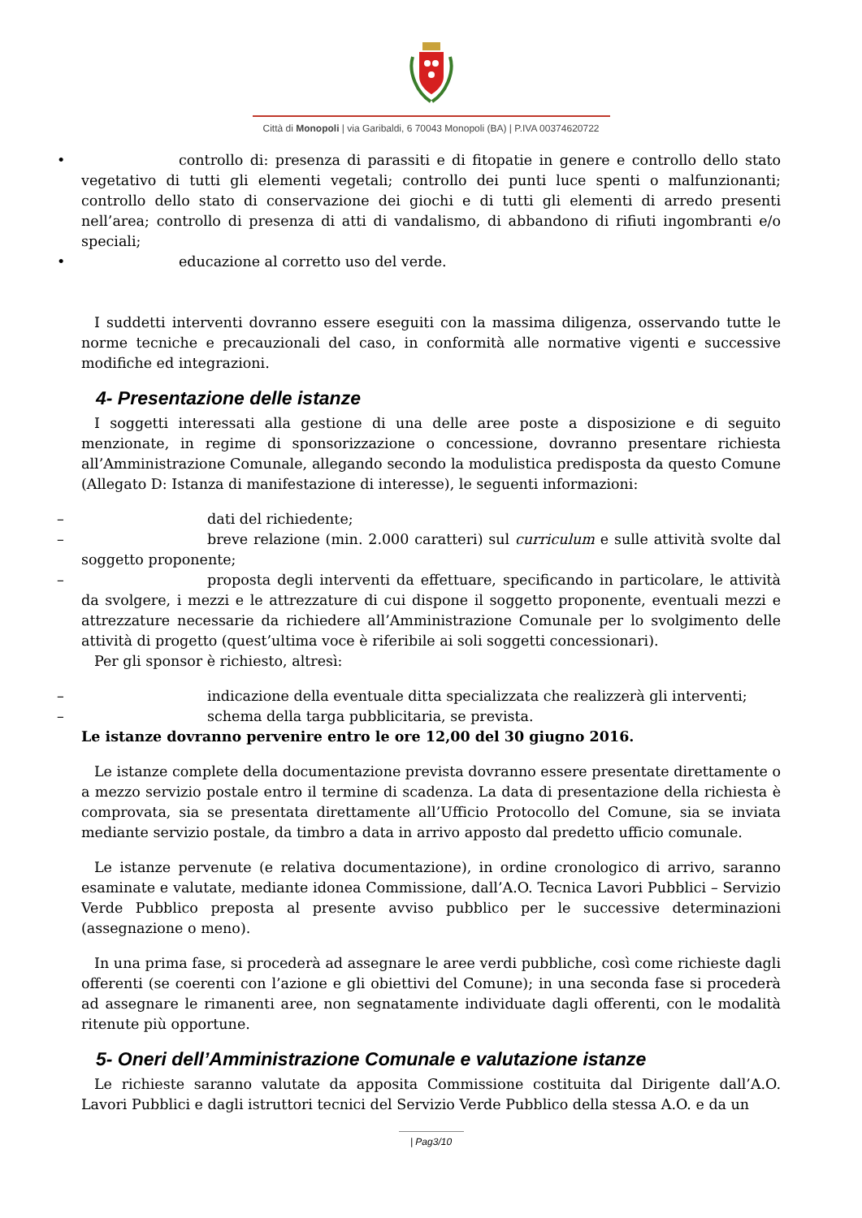Città di Monopoli | via Garibaldi, 6 70043 Monopoli (BA) | P.IVA 00374620722
• controllo di: presenza di parassiti e di fitopatie in genere e controllo dello stato vegetativo di tutti gli elementi vegetali; controllo dei punti luce spenti o malfunzionanti; controllo dello stato di conservazione dei giochi e di tutti gli elementi di arredo presenti nell’area; controllo di presenza di atti di vandalismo, di abbandono di rifiuti ingombranti e/o speciali;
• educazione al corretto uso del verde.
I suddetti interventi dovranno essere eseguiti con la massima diligenza, osservando tutte le norme tecniche e precauzionali del caso, in conformità alle normative vigenti e successive modifiche ed integrazioni.
4- Presentazione delle istanze
I soggetti interessati alla gestione di una delle aree poste a disposizione e di seguito menzionate, in regime di sponsorizzazione o concessione, dovranno presentare richiesta all’Amministrazione Comunale, allegando secondo la modulistica predisposta da questo Comune (Allegato D: Istanza di manifestazione di interesse), le seguenti informazioni:
– dati del richiedente;
– breve relazione (min. 2.000 caratteri) sul curriculum e sulle attività svolte dal soggetto proponente;
– proposta degli interventi da effettuare, specificando in particolare, le attività da svolgere, i mezzi e le attrezzature di cui dispone il soggetto proponente, eventuali mezzi e attrezzature necessarie da richiedere all’Amministrazione Comunale per lo svolgimento delle attività di progetto (quest’ultima voce è riferibile ai soli soggetti concessionari).
Per gli sponsor è richiesto, altresì:
– indicazione della eventuale ditta specializzata che realizzerà gli interventi;
– schema della targa pubblicitaria, se prevista.
Le istanze dovranno pervenire entro le ore 12,00 del 30 giugno 2016.
Le istanze complete della documentazione prevista dovranno essere presentate direttamente o a mezzo servizio postale entro il termine di scadenza. La data di presentazione della richiesta è comprovata, sia se presentata direttamente all’Ufficio Protocollo del Comune, sia se inviata mediante servizio postale, da timbro a data in arrivo apposto dal predetto ufficio comunale.
Le istanze pervenute (e relativa documentazione), in ordine cronologico di arrivo, saranno esaminate e valutate, mediante idonea Commissione, dall’A.O. Tecnica Lavori Pubblici – Servizio Verde Pubblico preposta al presente avviso pubblico per le successive determinazioni (assegnazione o meno).
In una prima fase, si procederà ad assegnare le aree verdi pubbliche, così come richieste dagli offerenti (se coerenti con l’azione e gli obiettivi del Comune); in una seconda fase si procederà ad assegnare le rimanenti aree, non segnatamente individuate dagli offerenti, con le modalità ritenute più opportune.
5- Oneri dell’Amministrazione Comunale e valutazione istanze
Le richieste saranno valutate da apposita Commissione costituita dal Dirigente dall’A.O. Lavori Pubblici e dagli istruttori tecnici del Servizio Verde Pubblico della stessa A.O. e da un
| Pag3/10